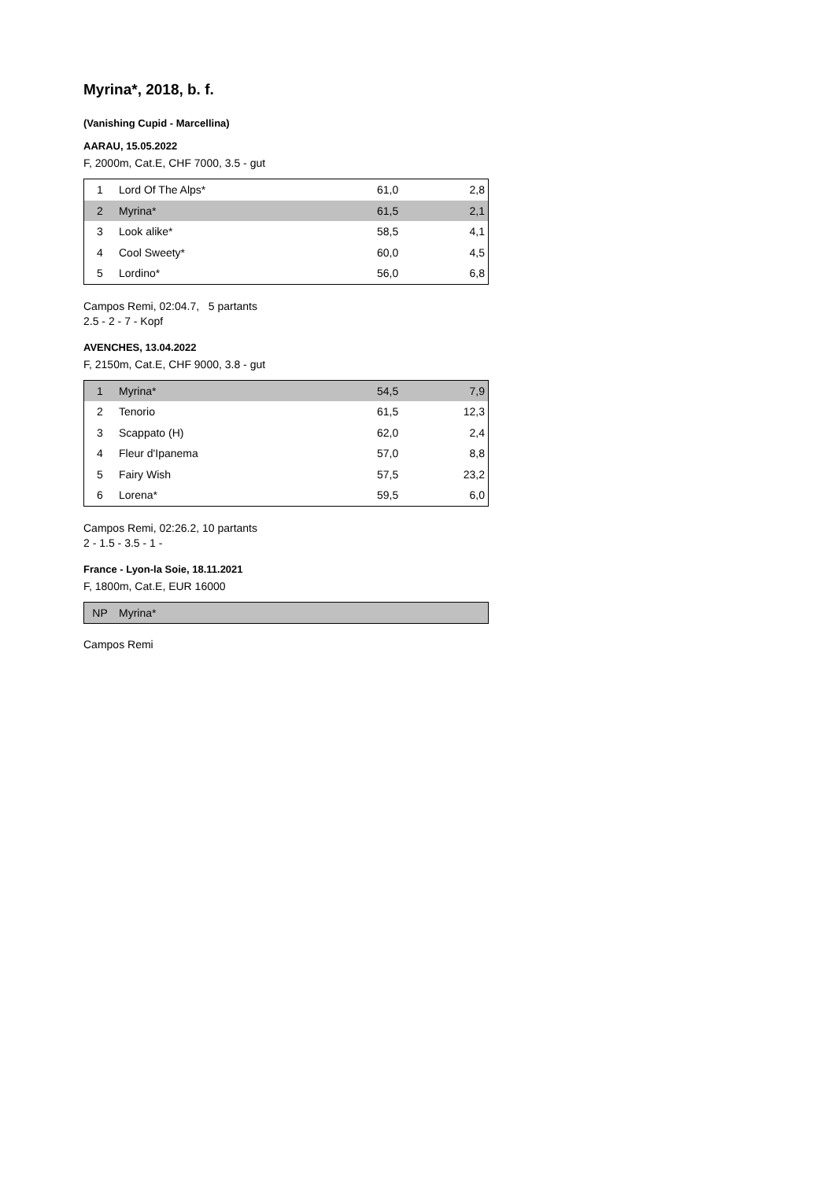Myrina*, 2018, b. f.
(Vanishing Cupid - Marcellina)
AARAU, 15.05.2022
F, 2000m, Cat.E, CHF 7000, 3.5 - gut
| 1 | Lord Of The Alps* | 61,0 | 2,8 |
| 2 | Myrina* | 61,5 | 2,1 |
| 3 | Look alike* | 58,5 | 4,1 |
| 4 | Cool Sweety* | 60,0 | 4,5 |
| 5 | Lordino* | 56,0 | 6,8 |
Campos Remi, 02:04.7, 5 partants
2.5 - 2 - 7 - Kopf
AVENCHES, 13.04.2022
F, 2150m, Cat.E, CHF 9000, 3.8 - gut
| 1 | Myrina* | 54,5 | 7,9 |
| 2 | Tenorio | 61,5 | 12,3 |
| 3 | Scappato (H) | 62,0 | 2,4 |
| 4 | Fleur d'Ipanema | 57,0 | 8,8 |
| 5 | Fairy Wish | 57,5 | 23,2 |
| 6 | Lorena* | 59,5 | 6,0 |
Campos Remi, 02:26.2, 10 partants
2 - 1.5 - 3.5 - 1 -
France - Lyon-la Soie, 18.11.2021
F, 1800m, Cat.E, EUR 16000
| NP | Myrina* | | |
Campos Remi